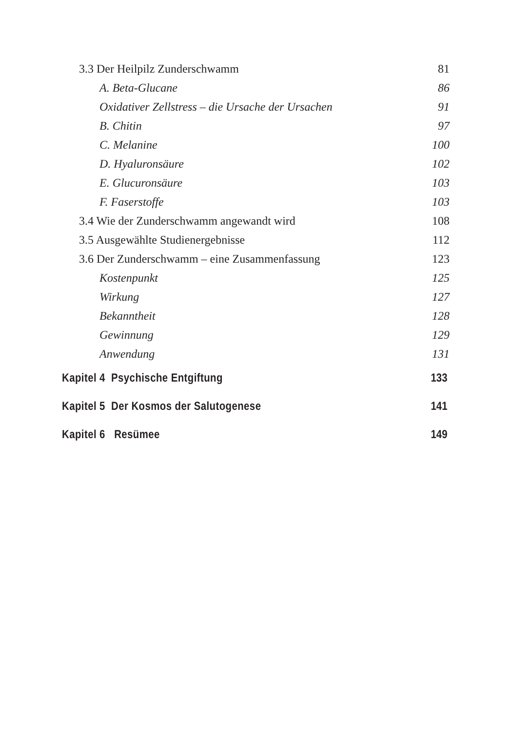3.3 Der Heilpilz Zunderschwamm 81
A. Beta-Glucane 86
Oxidativer Zellstress – die Ursache der Ursachen 91
B. Chitin 97
C. Melanine 100
D. Hyaluronsäure 102
E. Glucuronsäure 103
F. Faserstoffe 103
3.4 Wie der Zunderschwamm angewandt wird 108
3.5 Ausgewählte Studienergebnisse 112
3.6 Der Zunderschwamm – eine Zusammenfassung 123
Kostenpunkt 125
Wirkung 127
Bekanntheit 128
Gewinnung 129
Anwendung 131
Kapitel 4 Psychische Entgiftung 133
Kapitel 5 Der Kosmos der Salutogenese 141
Kapitel 6 Resümee 149